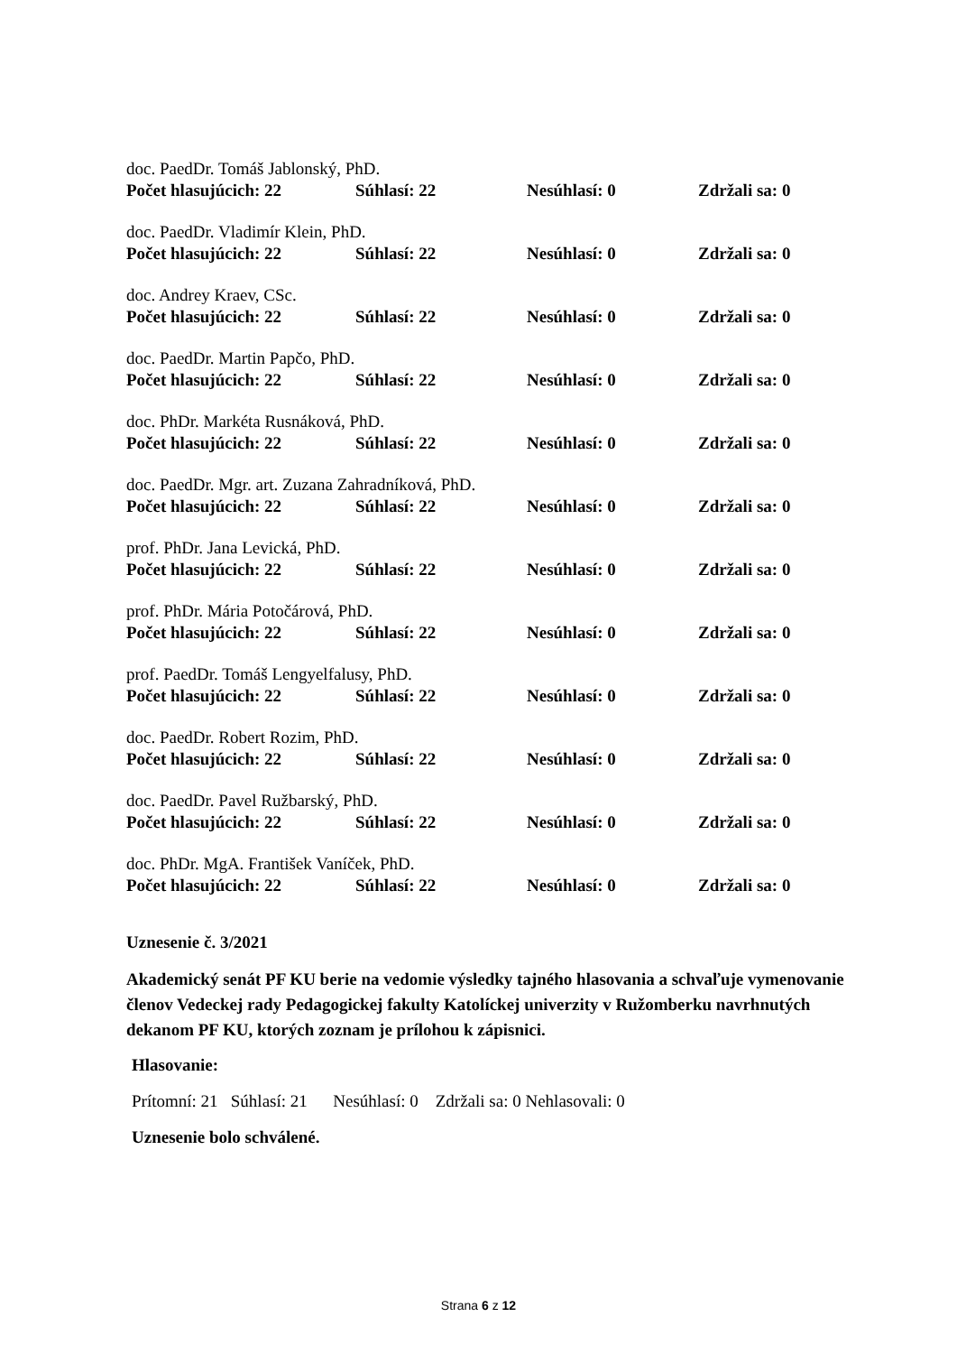doc. PaedDr. Tomáš Jablonský, PhD.
Počet hlasujúcich: 22 Súhlasí: 22 Nesúhlasí: 0 Zdržali sa: 0
doc. PaedDr. Vladimír Klein, PhD.
Počet hlasujúcich: 22 Súhlasí: 22 Nesúhlasí: 0 Zdržali sa: 0
doc. Andrey Kraev, CSc.
Počet hlasujúcich: 22 Súhlasí: 22 Nesúhlasí: 0 Zdržali sa: 0
doc. PaedDr. Martin Papčo, PhD.
Počet hlasujúcich: 22 Súhlasí: 22 Nesúhlasí: 0 Zdržali sa: 0
doc. PhDr. Markéta Rusnáková, PhD.
Počet hlasujúcich: 22 Súhlasí: 22 Nesúhlasí: 0 Zdržali sa: 0
doc. PaedDr. Mgr. art. Zuzana Zahradníková, PhD.
Počet hlasujúcich: 22 Súhlasí: 22 Nesúhlasí: 0 Zdržali sa: 0
prof. PhDr. Jana Levická, PhD.
Počet hlasujúcich: 22 Súhlasí: 22 Nesúhlasí: 0 Zdržali sa: 0
prof. PhDr. Mária Potočárová, PhD.
Počet hlasujúcich: 22 Súhlasí: 22 Nesúhlasí: 0 Zdržali sa: 0
prof. PaedDr. Tomáš Lengyelfalusy, PhD.
Počet hlasujúcich: 22 Súhlasí: 22 Nesúhlasí: 0 Zdržali sa: 0
doc. PaedDr. Robert Rozim, PhD.
Počet hlasujúcich: 22 Súhlasí: 22 Nesúhlasí: 0 Zdržali sa: 0
doc. PaedDr. Pavel Ružbarský, PhD.
Počet hlasujúcich: 22 Súhlasí: 22 Nesúhlasí: 0 Zdržali sa: 0
doc. PhDr. MgA. František Vaníček, PhD.
Počet hlasujúcich: 22 Súhlasí: 22 Nesúhlasí: 0 Zdržali sa: 0
Uznesenie č. 3/2021
Akademický senát PF KU berie na vedomie výsledky tajného hlasovania a schvaľuje vymenovanie členov Vedeckej rady Pedagogickej fakulty Katolíckej univerzity v Ružomberku navrhnutých dekanom PF KU, ktorých zoznam je prílohou k zápisnici.
Hlasovanie:
Prítomní: 21 Súhlasí: 21 Nesúhlasí: 0 Zdržali sa: 0 Nehlasovali: 0
Uznesenie bolo schválené.
Strana 6 z 12